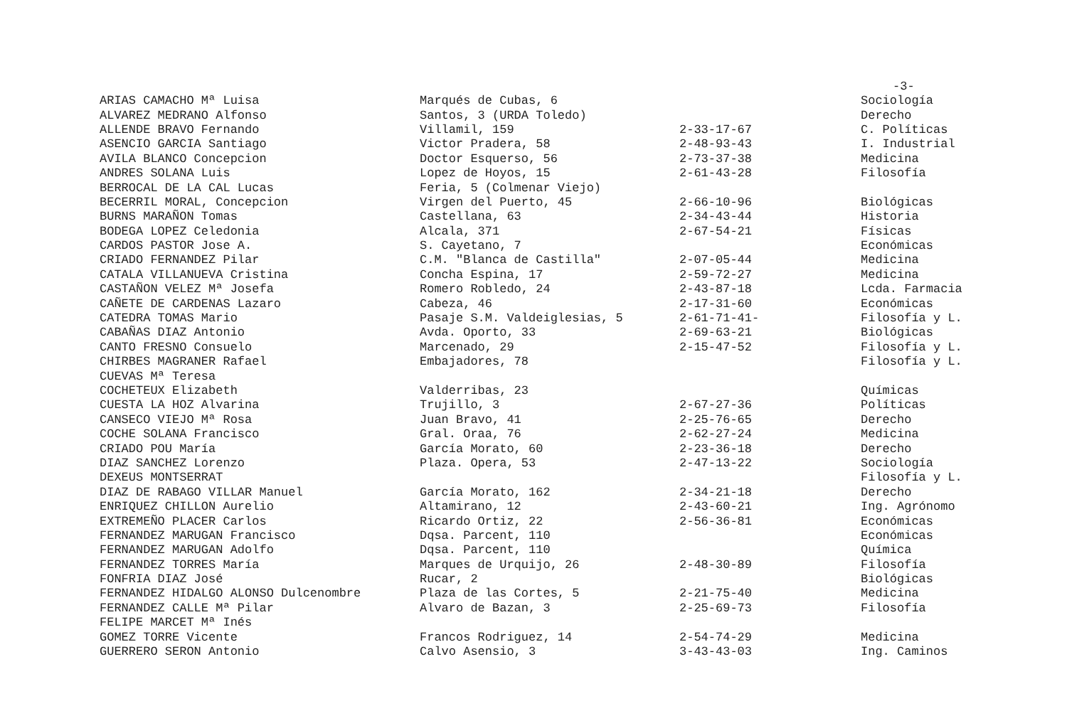-3-
| ARIAS CAMACHO Mª Luisa | Marqués de Cubas, 6 | | Sociología |
| ALVAREZ MEDRANO Alfonso | Santos, 3 (URDA Toledo) | | Derecho |
| ALLENDE BRAVO Fernando | Villamil, 159 | 2-33-17-67 | C. Políticas |
| ASENCIO GARCIA Santiago | Victor Pradera, 58 | 2-48-93-43 | I. Industrial |
| AVILA BLANCO Concepcion | Doctor Esquerso, 56 | 2-73-37-38 | Medicina |
| ANDRES SOLANA Luis | Lopez de Hoyos, 15 | 2-61-43-28 | Filosofía |
| BERROCAL DE LA CAL Lucas | Feria, 5 (Colmenar Viejo) | | |
| BECERRIL MORAL, Concepcion | Virgen del Puerto, 45 | 2-66-10-96 | Biológicas |
| BURNS MARAÑON Tomas | Castellana, 63 | 2-34-43-44 | Historia |
| BODEGA LOPEZ Celedonia | Alcala, 371 | 2-67-54-21 | Físicas |
| CARDOS PASTOR Jose A. | S. Cayetano, 7 | | Económicas |
| CRIADO FERNANDEZ Pilar | C.M. "Blanca de Castilla" | 2-07-05-44 | Medicina |
| CATALA VILLANUEVA Cristina | Concha Espina, 17 | 2-59-72-27 | Medicina |
| CASTAÑON VELEZ Mª Josefa | Romero Robledo, 24 | 2-43-87-18 | Lcda. Farmacia |
| CAÑETE DE CARDENAS Lazaro | Cabeza, 46 | 2-17-31-60 | Económicas |
| CATEDRA TOMAS Mario | Pasaje S.M. Valdeiglesias, 5 | 2-61-71-41- | Filosofía y L. |
| CABAÑAS DIAZ Antonio | Avda. Oporto, 33 | 2-69-63-21 | Biológicas |
| CANTO FRESNO Consuelo | Marcenado, 29 | 2-15-47-52 | Filosofía y L. |
| CHIRBES MAGRANER Rafael | Embajadores, 78 | | Filosofía y L. |
| CUEVAS Mª Teresa | | | |
| COCHETEUX Elizabeth | Valderribas, 23 | | Químicas |
| CUESTA LA HOZ Alvarina | Trujillo, 3 | 2-67-27-36 | Políticas |
| CANSECO VIEJO Mª Rosa | Juan Bravo, 41 | 2-25-76-65 | Derecho |
| COCHE SOLANA Francisco | Gral. Oraa, 76 | 2-62-27-24 | Medicina |
| CRIADO POU María | García Morato, 60 | 2-23-36-18 | Derecho |
| DIAZ SANCHEZ Lorenzo | Plaza. Opera, 53 | 2-47-13-22 | Sociología |
| DEXEUS MONTSERRAT | | | Filosofía y L. |
| DIAZ DE RABAGO VILLAR Manuel | García Morato, 162 | 2-34-21-18 | Derecho |
| ENRIQUEZ CHILLON Aurelio | Altamirano, 12 | 2-43-60-21 | Ing. Agrónomo |
| EXTREMEÑO PLACER Carlos | Ricardo Ortiz, 22 | 2-56-36-81 | Económicas |
| FERNANDEZ MARUGAN Francisco | Dqsa. Parcent, 110 | | Económicas |
| FERNANDEZ MARUGAN Adolfo | Dqsa. Parcent, 110 | | Química |
| FERNANDEZ TORRES María | Marques de Urquijo, 26 | 2-48-30-89 | Filosofía |
| FONFRIA DIAZ José | Rucar, 2 | | Biológicas |
| FERNANDEZ HIDALGO ALONSO Dulcenombre | Plaza de las Cortes, 5 | 2-21-75-40 | Medicina |
| FERNANDEZ CALLE Mª Pilar | Alvaro de Bazan, 3 | 2-25-69-73 | Filosofía |
| FELIPE MARCET Mª Inés | | | |
| GOMEZ TORRE Vicente | Francos Rodriguez, 14 | 2-54-74-29 | Medicina |
| GUERRERO SERON Antonio | Calvo Asensio, 3 | 3-43-43-03 | Ing. Caminos |